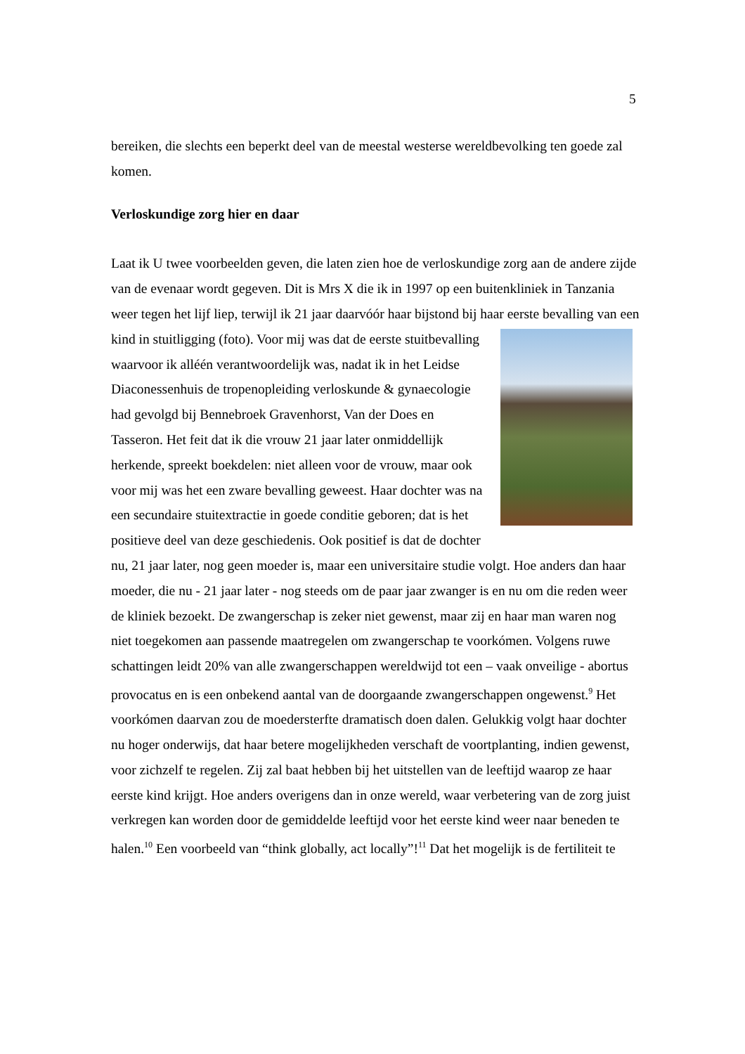5
bereiken, die slechts een beperkt deel van de meestal westerse wereldbevolking ten goede zal komen.
Verloskundige zorg hier en daar
Laat ik U twee voorbeelden geven, die laten zien hoe de verloskundige zorg aan de andere zijde van de evenaar wordt gegeven. Dit is Mrs X die ik in 1997 op een buitenkliniek in Tanzania weer tegen het lijf liep, terwijl ik 21 jaar daarvóór haar bijstond bij haar eerste bevalling van een kind in stuitligging (foto). Voor mij was dat de eerste stuitbevalling waarvoor ik alléén verantwoordelijk was, nadat ik in het Leidse Diaconessenhuis de tropenopleiding verloskunde & gynaecologie had gevolgd bij Bennebroek Gravenhorst, Van der Does en Tasseron. Het feit dat ik die vrouw 21 jaar later onmiddellijk herkende, spreekt boekdelen: niet alleen voor de vrouw, maar ook voor mij was het een zware bevalling geweest. Haar dochter was na een secundaire stuitextractie in goede conditie geboren; dat is het positieve deel van deze geschiedenis. Ook positief is dat de dochter nu, 21 jaar later, nog geen moeder is, maar een universitaire studie volgt. Hoe anders dan haar moeder, die nu - 21 jaar later - nog steeds om de paar jaar zwanger is en nu om die reden weer de kliniek bezoekt. De zwangerschap is zeker niet gewenst, maar zij en haar man waren nog niet toegekomen aan passende maatregelen om zwangerschap te voorkómen. Volgens ruwe schattingen leidt 20% van alle zwangerschappen wereldwijd tot een – vaak onveilige - abortus provocatus en is een onbekend aantal van de doorgaande zwangerschappen ongewenst.<sup>9</sup> Het voorkómen daarvan zou de moedersterfte dramatisch doen dalen. Gelukkig volgt haar dochter nu hoger onderwijs, dat haar betere mogelijkheden verschaft de voortplanting, indien gewenst, voor zichzelf te regelen. Zij zal baat hebben bij het uitstellen van de leeftijd waarop ze haar eerste kind krijgt. Hoe anders overigens dan in onze wereld, waar verbetering van de zorg juist verkregen kan worden door de gemiddelde leeftijd voor het eerste kind weer naar beneden te halen.<sup>10</sup> Een voorbeeld van “think globally, act locally”!<sup>11</sup> Dat het mogelijk is de fertiliteit te